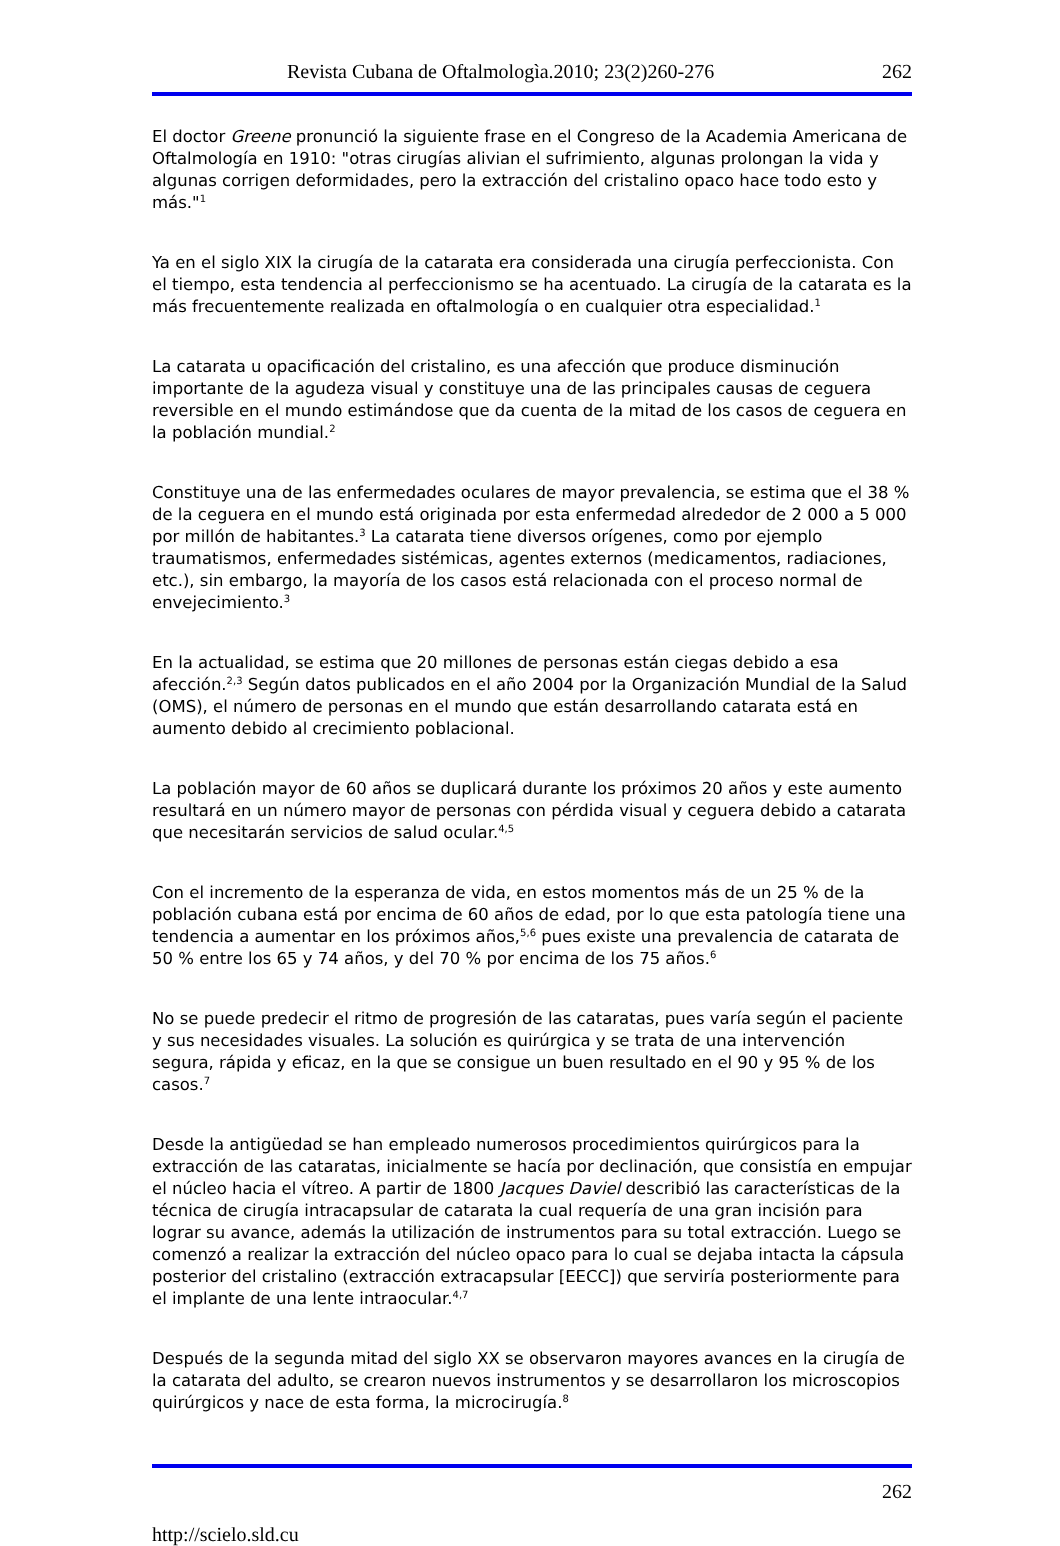Revista Cubana de Oftalmologìa.2010; 23(2)260-276 262
El doctor Greene pronunció la siguiente frase en el Congreso de la Academia Americana de Oftalmología en 1910: "otras cirugías alivian el sufrimiento, algunas prolongan la vida y algunas corrigen deformidades, pero la extracción del cristalino opaco hace todo esto y más."<sup>1</sup>
Ya en el siglo XIX la cirugía de la catarata era considerada una cirugía perfeccionista. Con el tiempo, esta tendencia al perfeccionismo se ha acentuado. La cirugía de la catarata es la más frecuentemente realizada en oftalmología o en cualquier otra especialidad.<sup>1</sup>
La catarata u opacificación del cristalino, es una afección que produce disminución importante de la agudeza visual y constituye una de las principales causas de ceguera reversible en el mundo estimándose que da cuenta de la mitad de los casos de ceguera en la población mundial.<sup>2</sup>
Constituye una de las enfermedades oculares de mayor prevalencia, se estima que el 38 % de la ceguera en el mundo está originada por esta enfermedad alrededor de 2 000 a 5 000 por millón de habitantes.<sup>3</sup> La catarata tiene diversos orígenes, como por ejemplo traumatismos, enfermedades sistémicas, agentes externos (medicamentos, radiaciones, etc.), sin embargo, la mayoría de los casos está relacionada con el proceso normal de envejecimiento.<sup>3</sup>
En la actualidad, se estima que 20 millones de personas están ciegas debido a esa afección.<sup>2,3</sup> Según datos publicados en el año 2004 por la Organización Mundial de la Salud (OMS), el número de personas en el mundo que están desarrollando catarata está en aumento debido al crecimiento poblacional.
La población mayor de 60 años se duplicará durante los próximos 20 años y este aumento resultará en un número mayor de personas con pérdida visual y ceguera debido a catarata que necesitarán servicios de salud ocular.<sup>4,5</sup>
Con el incremento de la esperanza de vida, en estos momentos más de un 25 % de la población cubana está por encima de 60 años de edad, por lo que esta patología tiene una tendencia a aumentar en los próximos años,<sup>5,6</sup> pues existe una prevalencia de catarata de 50 % entre los 65 y 74 años, y del 70 % por encima de los 75 años.<sup>6</sup>
No se puede predecir el ritmo de progresión de las cataratas, pues varía según el paciente y sus necesidades visuales. La solución es quirúrgica y se trata de una intervención segura, rápida y eficaz, en la que se consigue un buen resultado en el 90 y 95 % de los casos.<sup>7</sup>
Desde la antigüedad se han empleado numerosos procedimientos quirúrgicos para la extracción de las cataratas, inicialmente se hacía por declinación, que consistía en empujar el núcleo hacia el vítreo. A partir de 1800 Jacques Daviel describió las características de la técnica de cirugía intracapsular de catarata la cual requería de una gran incisión para lograr su avance, además la utilización de instrumentos para su total extracción. Luego se comenzó a realizar la extracción del núcleo opaco para lo cual se dejaba intacta la cápsula posterior del cristalino (extracción extracapsular [EECC]) que serviría posteriormente para el implante de una lente intraocular.<sup>4,7</sup>
Después de la segunda mitad del siglo XX se observaron mayores avances en la cirugía de la catarata del adulto, se crearon nuevos instrumentos y se desarrollaron los microscopios quirúrgicos y nace de esta forma, la microcirugía.<sup>8</sup>
262
http://scielo.sld.cu